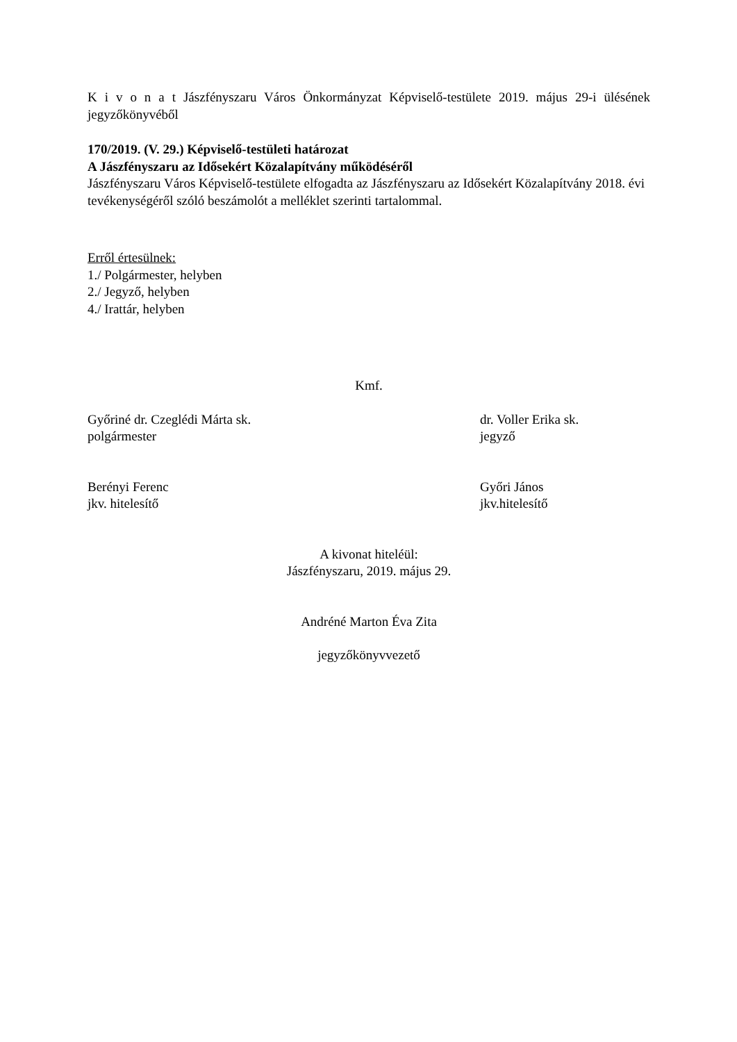K i v o n a t Jászfényszaru Város Önkormányzat Képviselő-testülete 2019. május 29-i ülésének jegyzőkönyvéből
170/2019. (V. 29.) Képviselő-testületi határozat
A Jászfényszaru az Idősekért Közalapítvány működéséről
Jászfényszaru Város Képviselő-testülete elfogadta az Jászfényszaru az Idősekért Közalapítvány 2018. évi tevékenységéről szóló beszámolót a melléklet szerinti tartalommal.
Erről értesülnek:
1./ Polgármester, helyben
2./ Jegyző, helyben
4./ Irattár, helyben
Kmf.
Győriné dr. Czeglédi Márta sk.
polgármester
dr. Voller Erika sk.
jegyző
Berényi Ferenc
jkv. hitelesítő
Győri János
jkv.hitelesítő
A kivonat hiteléül:
Jászfényszaru, 2019. május 29.
Andréné Marton Éva Zita
jegyzőkönyvvezető